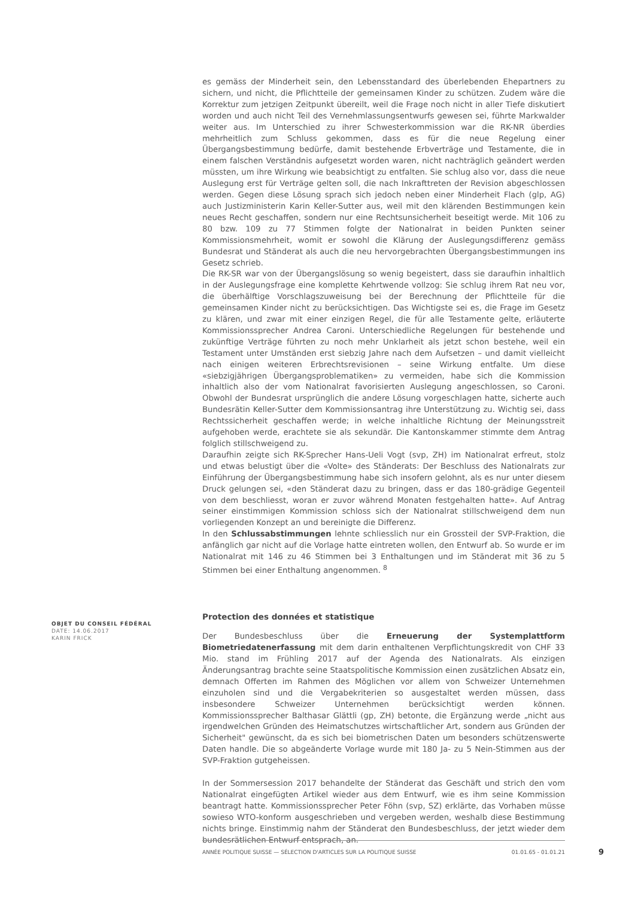es gemäss der Minderheit sein, den Lebensstandard des überlebenden Ehepartners zu sichern, und nicht, die Pflichtteile der gemeinsamen Kinder zu schützen. Zudem wäre die Korrektur zum jetzigen Zeitpunkt übereilt, weil die Frage noch nicht in aller Tiefe diskutiert worden und auch nicht Teil des Vernehmlassungsentwurfs gewesen sei, führte Markwalder weiter aus. Im Unterschied zu ihrer Schwesterkommission war die RK-NR überdies mehrheitlich zum Schluss gekommen, dass es für die neue Regelung einer Übergangsbestimmung bedürfe, damit bestehende Erbverträge und Testamente, die in einem falschen Verständnis aufgesetzt worden waren, nicht nachträglich geändert werden müssten, um ihre Wirkung wie beabsichtigt zu entfalten. Sie schlug also vor, dass die neue Auslegung erst für Verträge gelten soll, die nach Inkrafttreten der Revision abgeschlossen werden. Gegen diese Lösung sprach sich jedoch neben einer Minderheit Flach (glp, AG) auch Justizministerin Karin Keller-Sutter aus, weil mit den klärenden Bestimmungen kein neues Recht geschaffen, sondern nur eine Rechtsunsicherheit beseitigt werde. Mit 106 zu 80 bzw. 109 zu 77 Stimmen folgte der Nationalrat in beiden Punkten seiner Kommissionsmehrheit, womit er sowohl die Klärung der Auslegungsdifferenz gemäss Bundesrat und Ständerat als auch die neu hervorgebrachten Übergangsbestimmungen ins Gesetz schrieb.
Die RK-SR war von der Übergangslösung so wenig begeistert, dass sie daraufhin inhaltlich in der Auslegungsfrage eine komplette Kehrtwende vollzog: Sie schlug ihrem Rat neu vor, die überhälftige Vorschlagszuweisung bei der Berechnung der Pflichtteile für die gemeinsamen Kinder nicht zu berücksichtigen. Das Wichtigste sei es, die Frage im Gesetz zu klären, und zwar mit einer einzigen Regel, die für alle Testamente gelte, erläuterte Kommissionssprecher Andrea Caroni. Unterschiedliche Regelungen für bestehende und zukünftige Verträge führten zu noch mehr Unklarheit als jetzt schon bestehe, weil ein Testament unter Umständen erst siebzig Jahre nach dem Aufsetzen – und damit vielleicht nach einigen weiteren Erbrechtsrevisionen – seine Wirkung entfalte. Um diese «siebzigjährigen Übergangsproblematiken» zu vermeiden, habe sich die Kommission inhaltlich also der vom Nationalrat favorisierten Auslegung angeschlossen, so Caroni. Obwohl der Bundesrat ursprünglich die andere Lösung vorgeschlagen hatte, sicherte auch Bundesrätin Keller-Sutter dem Kommissionsantrag ihre Unterstützung zu. Wichtig sei, dass Rechtssicherheit geschaffen werde; in welche inhaltliche Richtung der Meinungsstreit aufgehoben werde, erachtete sie als sekundär. Die Kantonskammer stimmte dem Antrag folglich stillschweigend zu.
Daraufhin zeigte sich RK-Sprecher Hans-Ueli Vogt (svp, ZH) im Nationalrat erfreut, stolz und etwas belustigt über die «Volte» des Ständerats: Der Beschluss des Nationalrats zur Einführung der Übergangsbestimmung habe sich insofern gelohnt, als es nur unter diesem Druck gelungen sei, «den Ständerat dazu zu bringen, dass er das 180-grädige Gegenteil von dem beschliesst, woran er zuvor während Monaten festgehalten hatte». Auf Antrag seiner einstimmigen Kommission schloss sich der Nationalrat stillschweigend dem nun vorliegenden Konzept an und bereinigte die Differenz.
In den Schlussabstimmungen lehnte schliesslich nur ein Grossteil der SVP-Fraktion, die anfänglich gar nicht auf die Vorlage hatte eintreten wollen, den Entwurf ab. So wurde er im Nationalrat mit 146 zu 46 Stimmen bei 3 Enthaltungen und im Ständerat mit 36 zu 5 Stimmen bei einer Enthaltung angenommen. <sup>8</sup>
Protection des données et statistique
Der Bundesbeschluss über die Erneuerung der Systemplattform Biometriedatenerfassung mit dem darin enthaltenen Verpflichtungskredit von CHF 33 Mio. stand im Frühling 2017 auf der Agenda des Nationalrats. Als einzigen Änderungsantrag brachte seine Staatspolitische Kommission einen zusätzlichen Absatz ein, demnach Offerten im Rahmen des Möglichen vor allem von Schweizer Unternehmen einzuholen sind und die Vergabekriterien so ausgestaltet werden müssen, dass insbesondere Schweizer Unternehmen berücksichtigt werden können. Kommissionssprecher Balthasar Glättli (gp, ZH) betonte, die Ergänzung werde „nicht aus irgendwelchen Gründen des Heimatschutzes wirtschaftlicher Art, sondern aus Gründen der Sicherheit" gewünscht, da es sich bei biometrischen Daten um besonders schützenswerte Daten handle. Die so abgeänderte Vorlage wurde mit 180 Ja- zu 5 Nein-Stimmen aus der SVP-Fraktion gutgeheissen.
In der Sommersession 2017 behandelte der Ständerat das Geschäft und strich den vom Nationalrat eingefügten Artikel wieder aus dem Entwurf, wie es ihm seine Kommission beantragt hatte. Kommissionssprecher Peter Föhn (svp, SZ) erklärte, das Vorhaben müsse sowieso WTO-konform ausgeschrieben und vergeben werden, weshalb diese Bestimmung nichts bringe. Einstimmig nahm der Ständerat den Bundesbeschluss, der jetzt wieder dem bundesrätlichen Entwurf entsprach, an.
OBJET DU CONSEIL FÉDÉRAL
DATE: 14.06.2017
KARIN FRICK
ANNÉE POLITIQUE SUISSE — SÉLECTION D'ARTICLES SUR LA POLITIQUE SUISSE 01.01.65 - 01.01.21
9